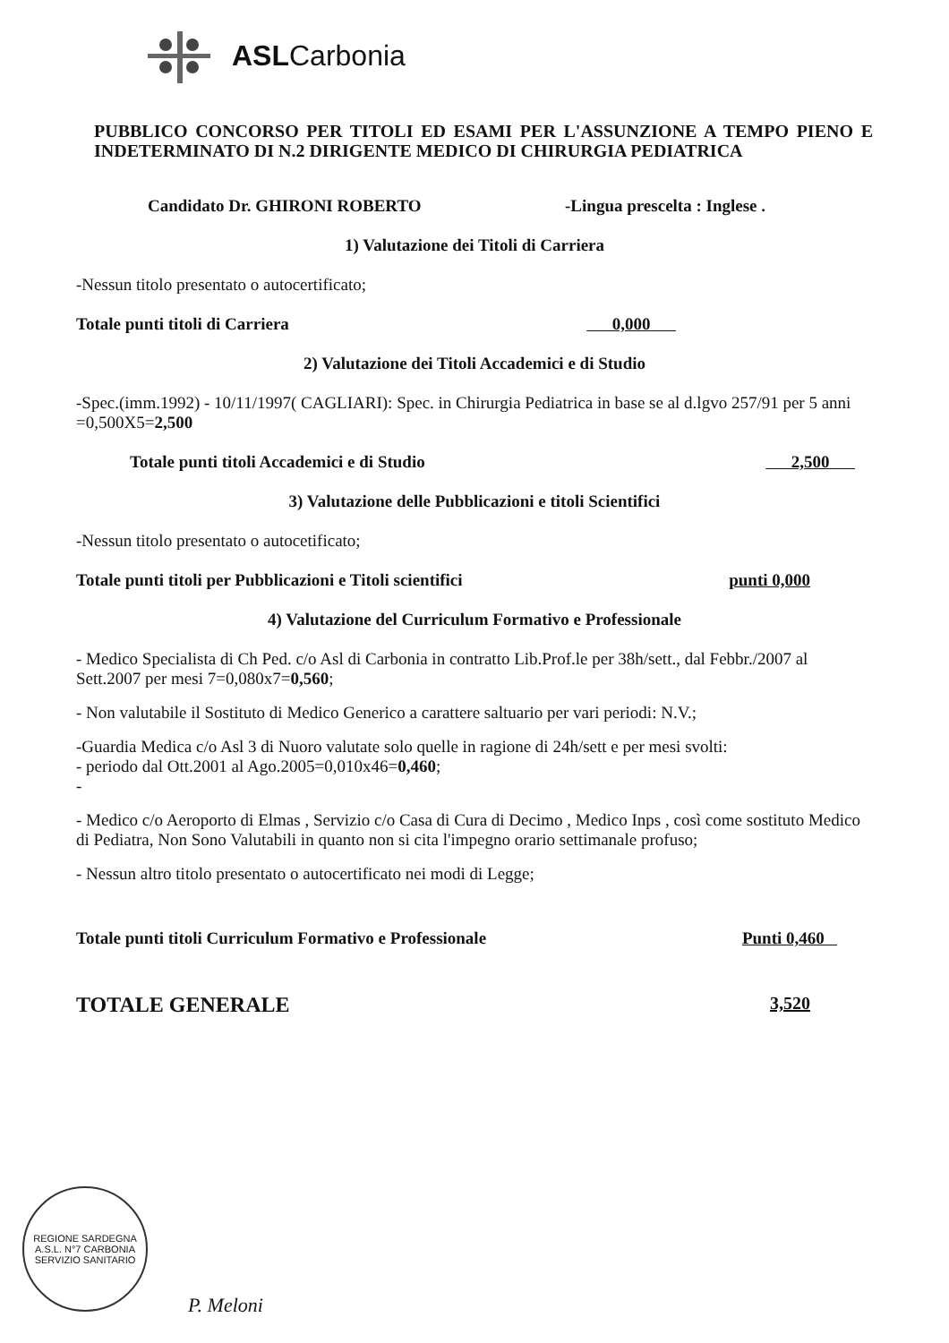ASLCarbonia
PUBBLICO CONCORSO PER TITOLI ED ESAMI PER L'ASSUNZIONE A TEMPO PIENO E INDETERMINATO DI N.2 DIRIGENTE MEDICO DI CHIRURGIA PEDIATRICA
Candidato Dr. GHIRONI ROBERTO -Lingua prescelta : Inglese .
1) Valutazione dei Titoli di Carriera
-Nessun titolo presentato o autocertificato;
Totale punti titoli di Carriera 0,000
2) Valutazione dei Titoli Accademici e di Studio
-Spec.(imm.1992) - 10/11/1997( CAGLIARI): Spec. in Chirurgia Pediatrica in base se al d.lgvo 257/91 per 5 anni =0,500X5=2,500
Totale punti titoli Accademici e di Studio 2,500
3) Valutazione delle Pubblicazioni e titoli Scientifici
-Nessun titolo presentato o autocetificato;
Totale punti titoli per Pubblicazioni e Titoli scientifici punti 0,000
4) Valutazione del Curriculum Formativo e Professionale
- Medico Specialista di Ch Ped. c/o Asl di Carbonia in contratto Lib.Prof.le per 38h/sett., dal Febbr./2007 al Sett.2007 per mesi 7=0,080x7=0,560;
- Non valutabile il Sostituto di Medico Generico a carattere saltuario per vari periodi: N.V.;
-Guardia Medica c/o Asl 3 di Nuoro valutate solo quelle in ragione di 24h/sett e per mesi svolti:
- periodo dal Ott.2001 al Ago.2005=0,010x46=0,460;
-
- Medico c/o Aeroporto di Elmas , Servizio c/o Casa di Cura di Decimo , Medico Inps , così come sostituto Medico di Pediatra, Non Sono Valutabili in quanto non si cita l'impegno orario settimanale profuso;
- Nessun altro titolo presentato o autocertificato nei modi di Legge;
Totale punti titoli Curriculum Formativo e Professionale Punti 0,460
TOTALE GENERALE 3,520
REGIONE SARDEGNA
A.S.L. N°7 CARBONIA
SERVIZIO SANITARIO
P. Meloni